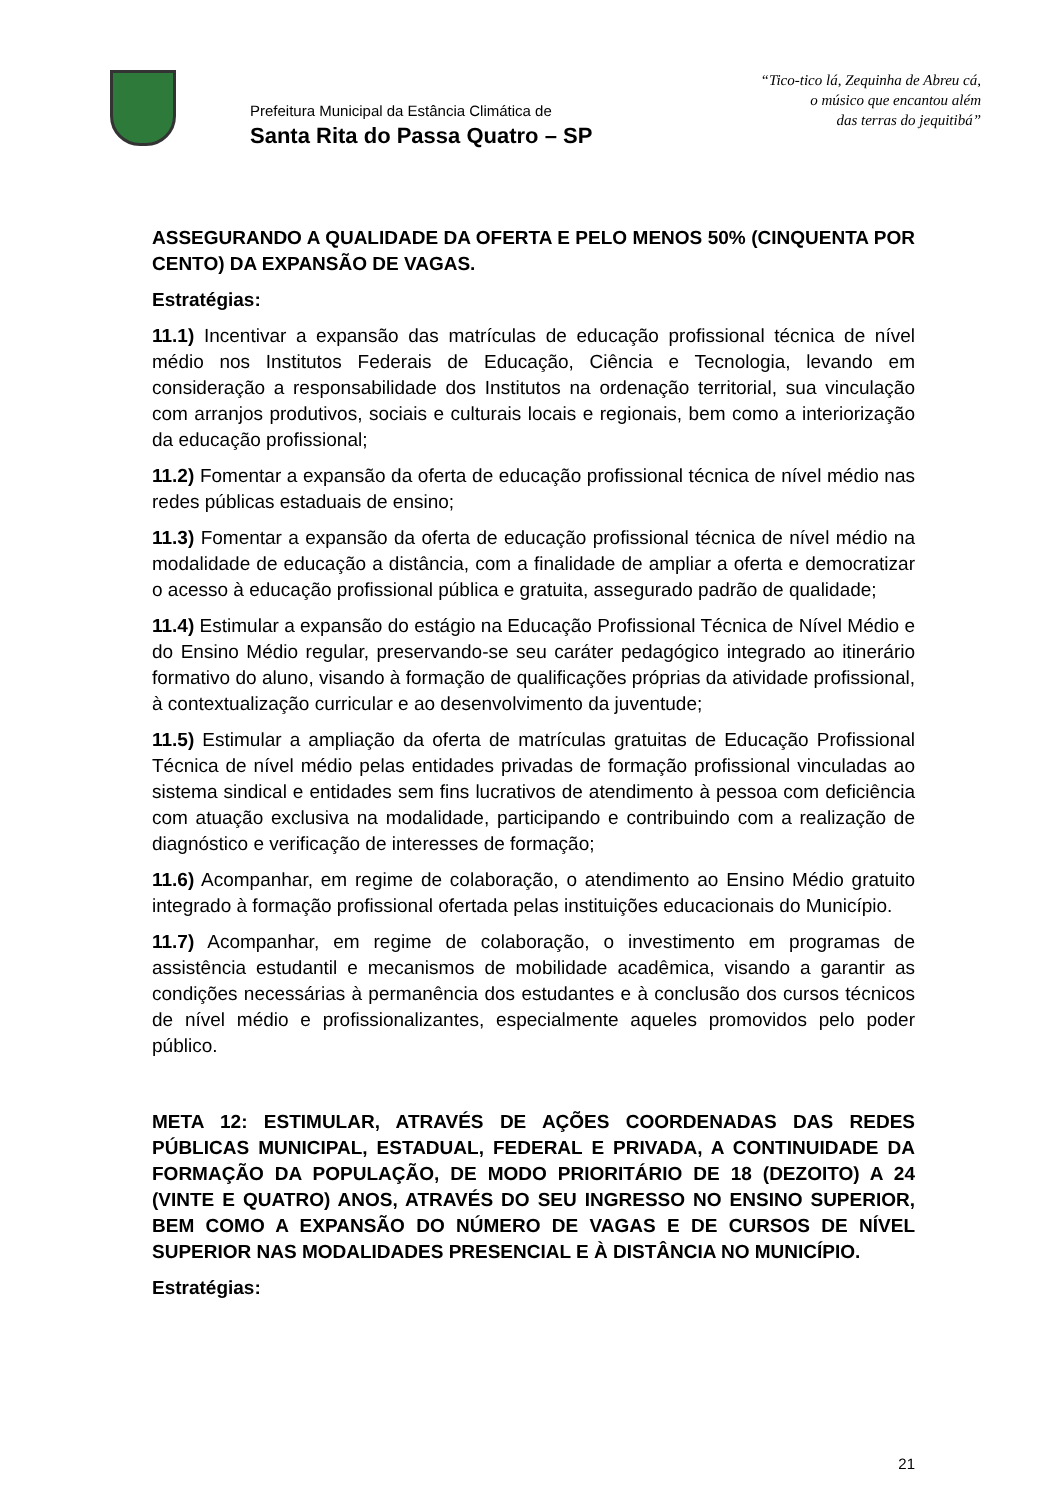Prefeitura Municipal da Estância Climática de
Santa Rita do Passa Quatro – SP
“Tico-tico lá, Zequinha de Abreu cá,
o músico que encantou além
das terras do jequitibá”
ASSEGURANDO A QUALIDADE DA OFERTA E PELO MENOS 50% (CINQUENTA POR CENTO) DA EXPANSÃO DE VAGAS.
Estratégias:
11.1) Incentivar a expansão das matrículas de educação profissional técnica de nível médio nos Institutos Federais de Educação, Ciência e Tecnologia, levando em consideração a responsabilidade dos Institutos na ordenação territorial, sua vinculação com arranjos produtivos, sociais e culturais locais e regionais, bem como a interiorização da educação profissional;
11.2) Fomentar a expansão da oferta de educação profissional técnica de nível médio nas redes públicas estaduais de ensino;
11.3) Fomentar a expansão da oferta de educação profissional técnica de nível médio na modalidade de educação a distância, com a finalidade de ampliar a oferta e democratizar o acesso à educação profissional pública e gratuita, assegurado padrão de qualidade;
11.4) Estimular a expansão do estágio na Educação Profissional Técnica de Nível Médio e do Ensino Médio regular, preservando-se seu caráter pedagógico integrado ao itinerário formativo do aluno, visando à formação de qualificações próprias da atividade profissional, à contextualização curricular e ao desenvolvimento da juventude;
11.5) Estimular a ampliação da oferta de matrículas gratuitas de Educação Profissional Técnica de nível médio pelas entidades privadas de formação profissional vinculadas ao sistema sindical e entidades sem fins lucrativos de atendimento à pessoa com deficiência com atuação exclusiva na modalidade, participando e contribuindo com a realização de diagnóstico e verificação de interesses de formação;
11.6) Acompanhar, em regime de colaboração, o atendimento ao Ensino Médio gratuito integrado à formação profissional ofertada pelas instituições educacionais do Município.
11.7) Acompanhar, em regime de colaboração, o investimento em programas de assistência estudantil e mecanismos de mobilidade acadêmica, visando a garantir as condições necessárias à permanência dos estudantes e à conclusão dos cursos técnicos de nível médio e profissionalizantes, especialmente aqueles promovidos pelo poder público.
META 12: ESTIMULAR, ATRAVÉS DE AÇÕES COORDENADAS DAS REDES PÚBLICAS MUNICIPAL, ESTADUAL, FEDERAL E PRIVADA, A CONTINUIDADE DA FORMAÇÃO DA POPULAÇÃO, DE MODO PRIORITÁRIO DE 18 (DEZOITO) A 24 (VINTE E QUATRO) ANOS, ATRAVÉS DO SEU INGRESSO NO ENSINO SUPERIOR, BEM COMO A EXPANSÃO DO NÚMERO DE VAGAS E DE CURSOS DE NÍVEL SUPERIOR NAS MODALIDADES PRESENCIAL E À DISTÂNCIA NO MUNICÍPIO.
Estratégias:
21